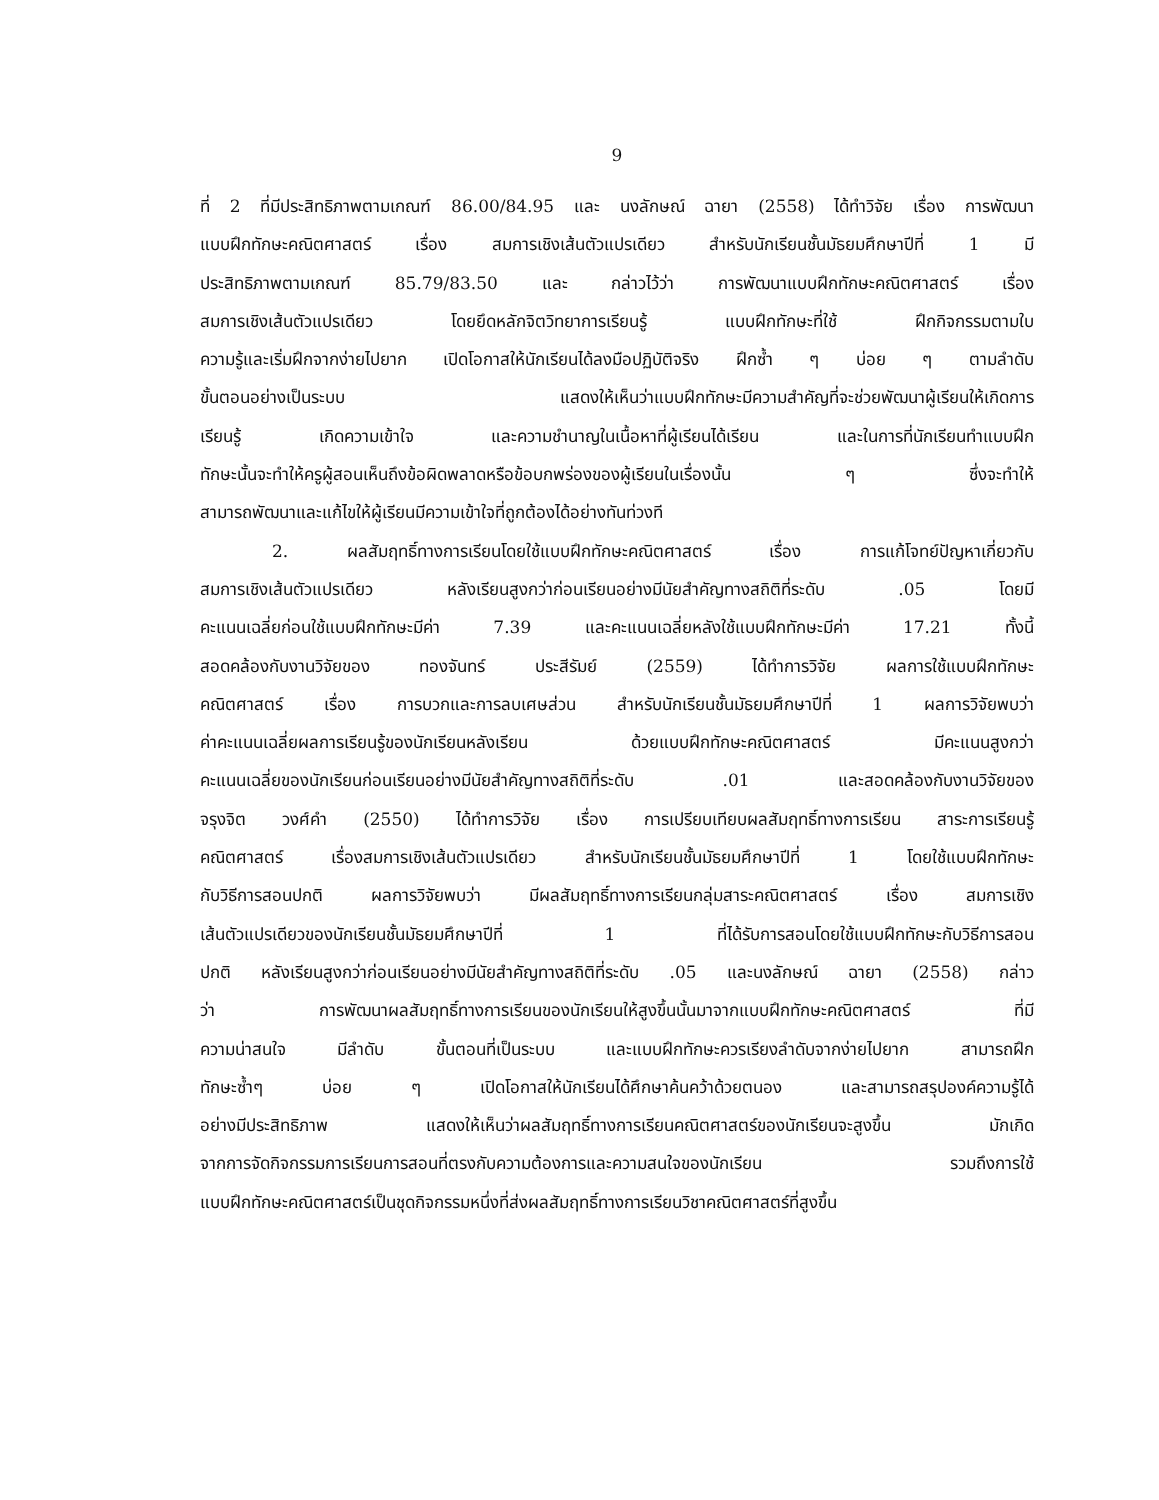9
ที่ 2 ที่มีประสิทธิภาพตามเกณฑ์ 86.00/84.95 และ นงลักษณ์ ฉายา (2558) ได้ทำวิจัย เรื่อง การพัฒนา
แบบฝึกทักษะคณิตศาสตร์ เรื่อง สมการเชิงเส้นตัวแปรเดียว สำหรับนักเรียนชั้นมัธยมศึกษาปีที่ 1 มี
ประสิทธิภาพตามเกณฑ์ 85.79/83.50 และ กล่าวไว้ว่า การพัฒนาแบบฝึกทักษะคณิตศาสตร์ เรื่อง
สมการเชิงเส้นตัวแปรเดียว โดยยึดหลักจิตวิทยาการเรียนรู้ แบบฝึกทักษะที่ใช้ ฝึกกิจกรรมตามใบ
ความรู้และเริ่มฝึกจากง่ายไปยาก เปิดโอกาสให้นักเรียนได้ลงมือปฏิบัติจริง ฝึกซ้ำ ๆ บ่อย ๆ ตามลำดับ
ขั้นตอนอย่างเป็นระบบ แสดงให้เห็นว่าแบบฝึกทักษะมีความสำคัญที่จะช่วยพัฒนาผู้เรียนให้เกิดการ
เรียนรู้ เกิดความเข้าใจ และความชำนาญในเนื้อหาที่ผู้เรียนได้เรียน และในการที่นักเรียนทำแบบฝึก
ทักษะนั้นจะทำให้ครูผู้สอนเห็นถึงข้อผิดพลาดหรือข้อบกพร่องของผู้เรียนในเรื่องนั้น ๆ ซึ่งจะทำให้
สามารถพัฒนาและแก้ไขให้ผู้เรียนมีความเข้าใจที่ถูกต้องได้อย่างทันท่วงที
2. ผลสัมฤทธิ์ทางการเรียนโดยใช้แบบฝึกทักษะคณิตศาสตร์ เรื่อง การแก้โจทย์ปัญหาเกี่ยวกับ
สมการเชิงเส้นตัวแปรเดียว หลังเรียนสูงกว่าก่อนเรียนอย่างมีนัยสำคัญทางสถิติที่ระดับ .05 โดยมี
คะแนนเฉลี่ยก่อนใช้แบบฝึกทักษะมีค่า 7.39 และคะแนนเฉลี่ยหลังใช้แบบฝึกทักษะมีค่า 17.21 ทั้งนี้
สอดคล้องกับงานวิจัยของ ทองจันทร์ ประสีรัมย์ (2559) ได้ทำการวิจัย ผลการใช้แบบฝึกทักษะ
คณิตศาสตร์ เรื่อง การบวกและการลบเศษส่วน สำหรับนักเรียนชั้นมัธยมศึกษาปีที่ 1 ผลการวิจัยพบว่า
ค่าคะแนนเฉลี่ยผลการเรียนรู้ของนักเรียนหลังเรียน ด้วยแบบฝึกทักษะคณิตศาสตร์ มีคะแนนสูงกว่า
คะแนนเฉลี่ยของนักเรียนก่อนเรียนอย่างมีนัยสำคัญทางสถิติที่ระดับ .01 และสอดคล้องกับงานวิจัยของ
จรุงจิต วงศ์คำ (2550) ได้ทำการวิจัย เรื่อง การเปรียบเทียบผลสัมฤทธิ์ทางการเรียน สาระการเรียนรู้
คณิตศาสตร์ เรื่องสมการเชิงเส้นตัวแปรเดียว สำหรับนักเรียนชั้นมัธยมศึกษาปีที่ 1 โดยใช้แบบฝึกทักษะ
กับวิธีการสอนปกติ ผลการวิจัยพบว่า มีผลสัมฤทธิ์ทางการเรียนกลุ่มสาระคณิตศาสตร์ เรื่อง สมการเชิง
เส้นตัวแปรเดียวของนักเรียนชั้นมัธยมศึกษาปีที่ 1 ที่ได้รับการสอนโดยใช้แบบฝึกทักษะกับวิธีการสอน
ปกติ หลังเรียนสูงกว่าก่อนเรียนอย่างมีนัยสำคัญทางสถิติที่ระดับ .05 และนงลักษณ์ ฉายา (2558) กล่าว
ว่า การพัฒนาผลสัมฤทธิ์ทางการเรียนของนักเรียนให้สูงขึ้นนั้นมาจากแบบฝึกทักษะคณิตศาสตร์ ที่มี
ความน่าสนใจ มีลำดับ ขั้นตอนที่เป็นระบบ และแบบฝึกทักษะควรเรียงลำดับจากง่ายไปยาก สามารถฝึก
ทักษะซ้ำๆ บ่อย ๆ เปิดโอกาสให้นักเรียนได้ศึกษาค้นคว้าด้วยตนอง และสามารถสรุปองค์ความรู้ได้
อย่างมีประสิทธิภาพ แสดงให้เห็นว่าผลสัมฤทธิ์ทางการเรียนคณิตศาสตร์ของนักเรียนจะสูงขึ้น มักเกิด
จากการจัดกิจกรรมการเรียนการสอนที่ตรงกับความต้องการและความสนใจของนักเรียน รวมถึงการใช้
แบบฝึกทักษะคณิตศาสตร์เป็นชุดกิจกรรมหนึ่งที่ส่งผลสัมฤทธิ์ทางการเรียนวิชาคณิตศาสตร์ที่สูงขึ้น